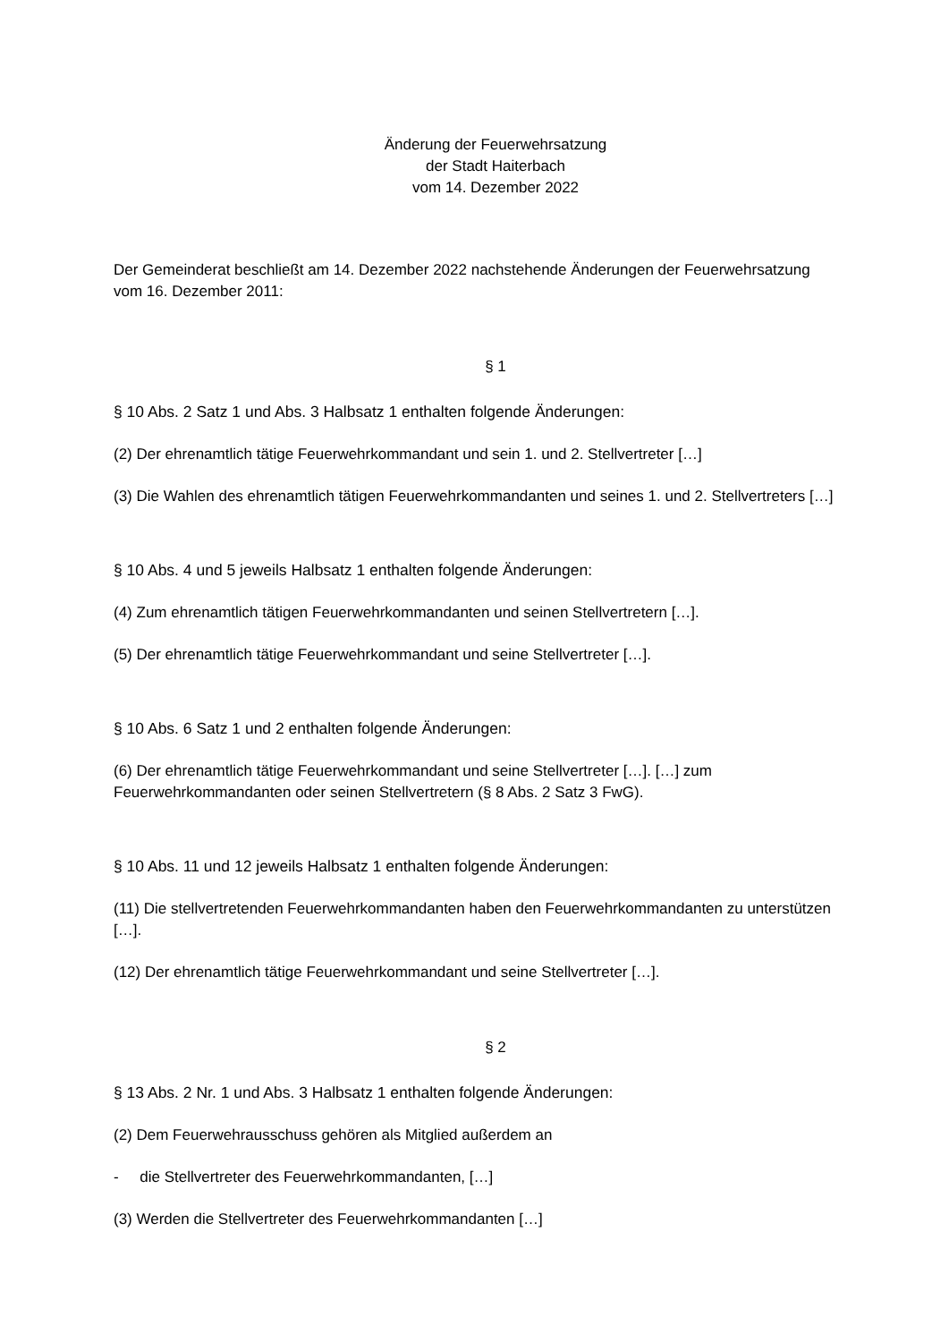Änderung der Feuerwehrsatzung
der Stadt Haiterbach
vom 14. Dezember 2022
Der Gemeinderat beschließt am 14. Dezember 2022 nachstehende Änderungen der Feuerwehrsatzung vom 16. Dezember 2011:
§ 1
§ 10 Abs. 2 Satz 1 und Abs. 3 Halbsatz 1 enthalten folgende Änderungen:
(2) Der ehrenamtlich tätige Feuerwehrkommandant und sein 1. und 2. Stellvertreter […]
(3) Die Wahlen des ehrenamtlich tätigen Feuerwehrkommandanten und seines 1. und 2. Stellvertreters […]
§ 10 Abs. 4 und 5 jeweils Halbsatz 1 enthalten folgende Änderungen:
(4) Zum ehrenamtlich tätigen Feuerwehrkommandanten und seinen Stellvertretern […].
(5) Der ehrenamtlich tätige Feuerwehrkommandant und seine Stellvertreter […].
§ 10 Abs. 6 Satz 1 und 2 enthalten folgende Änderungen:
(6) Der ehrenamtlich tätige Feuerwehrkommandant und seine Stellvertreter […]. […] zum Feuerwehrkommandanten oder seinen Stellvertretern (§ 8 Abs. 2 Satz 3 FwG).
§ 10 Abs. 11 und 12 jeweils Halbsatz 1 enthalten folgende Änderungen:
(11) Die stellvertretenden Feuerwehrkommandanten haben den Feuerwehrkommandanten zu unterstützen […].
(12) Der ehrenamtlich tätige Feuerwehrkommandant und seine Stellvertreter […].
§ 2
§ 13 Abs. 2 Nr. 1 und Abs. 3 Halbsatz 1 enthalten folgende Änderungen:
(2) Dem Feuerwehrausschuss gehören als Mitglied außerdem an
- die Stellvertreter des Feuerwehrkommandanten, […]
(3) Werden die Stellvertreter des Feuerwehrkommandanten […]